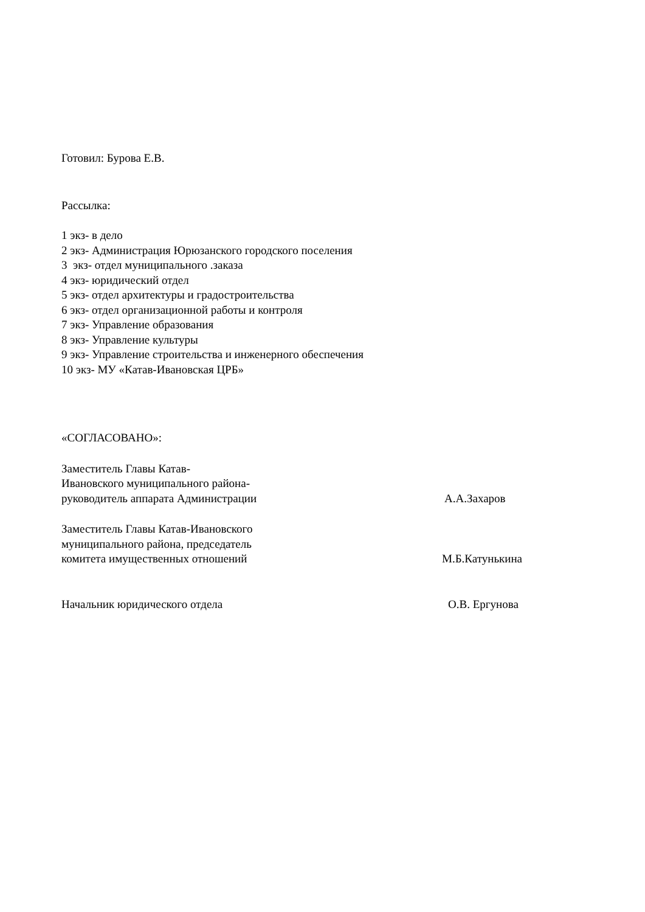Готовил: Бурова Е.В.
Рассылка:
1 экз- в дело
2 экз- Администрация Юрюзанского городского поселения
3 экз- отдел муниципального .заказа
4 экз- юридический отдел
5 экз- отдел архитектуры и градостроительства
6 экз- отдел организационной работы и контроля
7 экз- Управление образования
8 экз- Управление культуры
9 экз- Управление строительства и инженерного обеспечения
10 экз- МУ «Катав-Ивановская ЦРБ»
«СОГЛАСОВАНО»:
Заместитель Главы Катав-
Ивановского муниципального района-
руководитель аппарата Администрации
А.А.Захаров
Заместитель Главы Катав-Ивановского
муниципального района, председатель
комитета имущественных отношений
М.Б.Катунькина
Начальник юридического отдела О.В. Ергунова